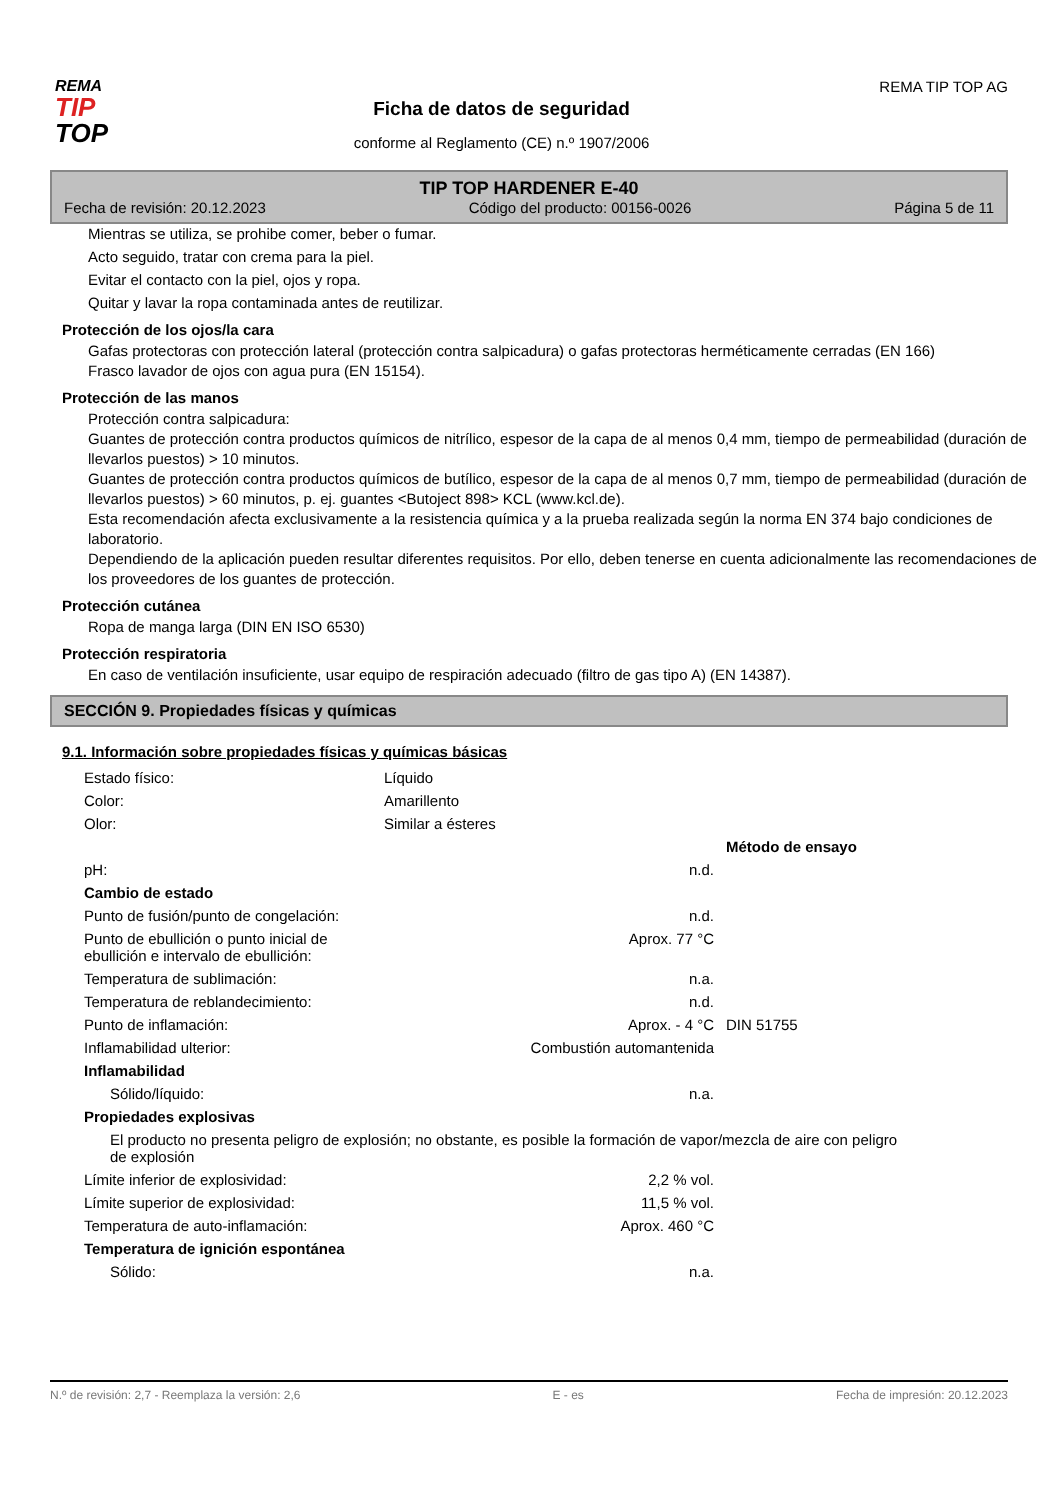REMA
TIP
TOP
Ficha de datos de seguridad
conforme al Reglamento (CE) n.º 1907/2006
REMA TIP TOP AG
TIP TOP HARDENER E-40
Fecha de revisión: 20.12.2023 Código del producto: 00156-0026 Página 5 de 11
Mientras se utiliza, se prohibe comer, beber o fumar.
Acto seguido, tratar con crema para la piel.
Evitar el contacto con la piel, ojos y ropa.
Quitar y lavar la ropa contaminada antes de reutilizar.
Protección de los ojos/la cara
Gafas protectoras con protección lateral (protección contra salpicadura) o gafas protectoras herméticamente cerradas (EN 166)
Frasco lavador de ojos con agua pura (EN 15154).
Protección de las manos
Protección contra salpicadura:
Guantes de protección contra productos químicos de nitrílico, espesor de la capa de al menos 0,4 mm, tiempo de permeabilidad (duración de llevarlos puestos) > 10 minutos.
Guantes de protección contra productos químicos de butílico, espesor de la capa de al menos 0,7 mm, tiempo de permeabilidad (duración de llevarlos puestos) > 60 minutos, p. ej. guantes <Butoject 898> KCL (www.kcl.de).
Esta recomendación afecta exclusivamente a la resistencia química y a la prueba realizada según la norma EN 374 bajo condiciones de laboratorio.
Dependiendo de la aplicación pueden resultar diferentes requisitos. Por ello, deben tenerse en cuenta adicionalmente las recomendaciones de los proveedores de los guantes de protección.
Protección cutánea
Ropa de manga larga (DIN EN ISO 6530)
Protección respiratoria
En caso de ventilación insuficiente, usar equipo de respiración adecuado (filtro de gas tipo A) (EN 14387).
SECCIÓN 9. Propiedades físicas y químicas
9.1. Información sobre propiedades físicas y químicas básicas
| Estado físico: | Líquido | | |
| Color: | Amarillento | | |
| Olor: | Similar a ésteres | | |
| | | | Método de ensayo |
| pH: | | n.d. | |
| Cambio de estado | | | |
| Punto de fusión/punto de congelación: | | n.d. | |
| Punto de ebullición o punto inicial de ebullición e intervalo de ebullición: | | Aprox. 77 °C | |
| Temperatura de sublimación: | | n.a. | |
| Temperatura de reblandecimiento: | | n.d. | |
| Punto de inflamación: | | Aprox. - 4 °C | DIN 51755 |
| Inflamabilidad ulterior: | | Combustión automantenida | |
| Inflamabilidad | | | |
| Sólido/líquido: | | n.a. | |
| Propiedades explosivas | | | |
| El producto no presenta peligro de explosión; no obstante, es posible la formación de vapor/mezcla de aire con peligro de explosión | | | |
| Límite inferior de explosividad: | | 2,2 % vol. | |
| Límite superior de explosividad: | | 11,5 % vol. | |
| Temperatura de auto-inflamación: | | Aprox. 460 °C | |
| Temperatura de ignición espontánea | | | |
| Sólido: | | n.a. | |
N.º de revisión: 2,7 - Reemplaza la versión: 2,6 E - es Fecha de impresión: 20.12.2023